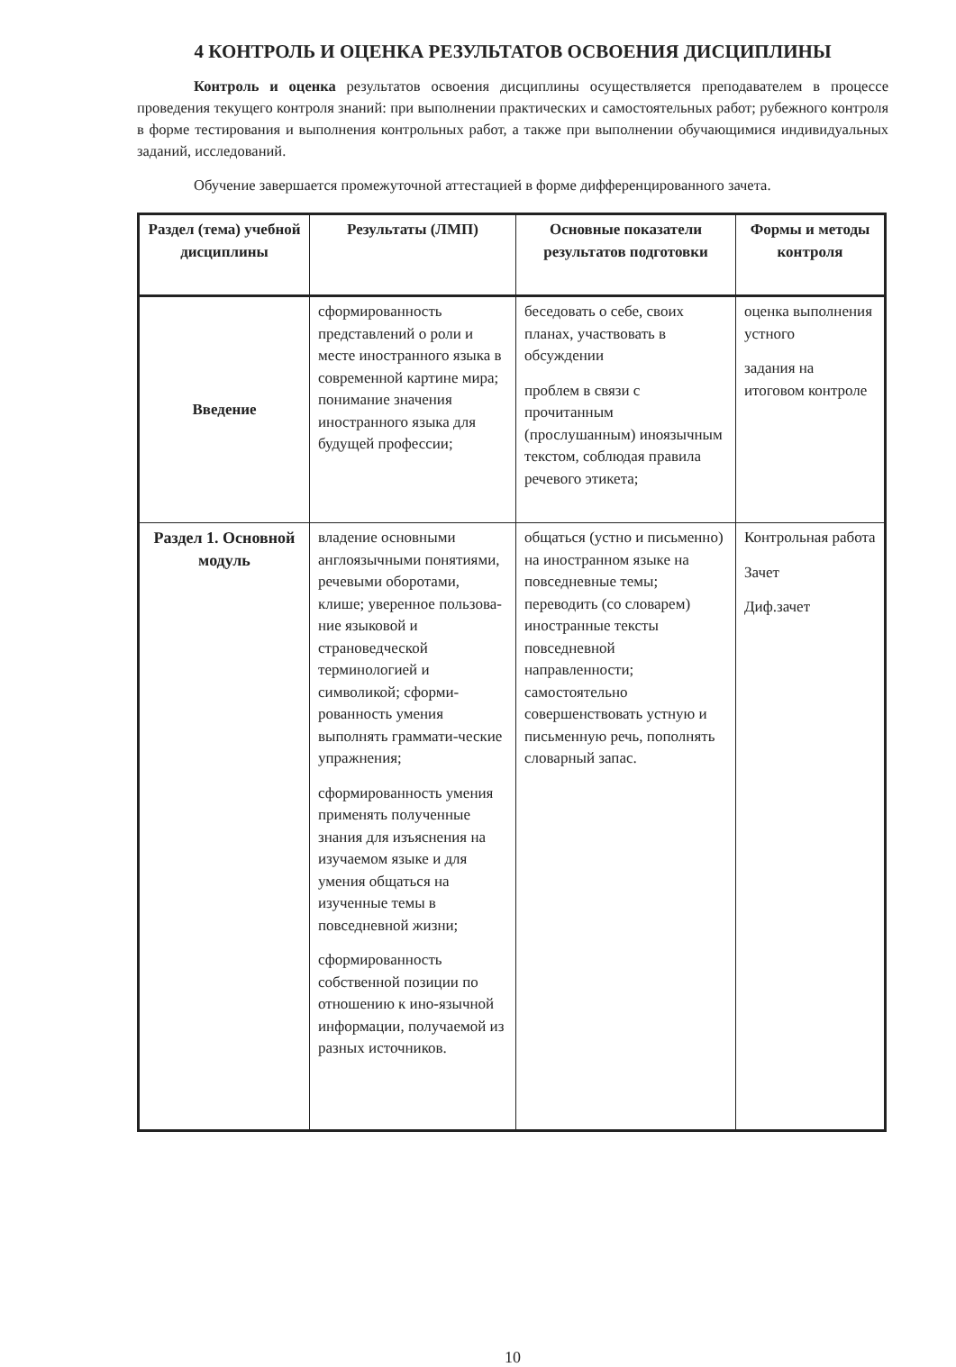4 КОНТРОЛЬ И ОЦЕНКА РЕЗУЛЬТАТОВ ОСВОЕНИЯ ДИСЦИПЛИНЫ
Контроль и оценка результатов освоения дисциплины осуществляется преподавателем в процессе проведения текущего контроля знаний: при выполнении практических и самостоятельных работ; рубежного контроля в форме тестирования и выполнения контрольных работ, а также при выполнении обучающимися индивидуальных заданий, исследований.
Обучение завершается промежуточной аттестацией в форме дифференцированного зачета.
| Раздел (тема) учебной дисциплины | Результаты (ЛМП) | Основные показатели результатов подготовки | Формы и методы контроля |
| --- | --- | --- | --- |
| Введение | сформированность представлений о роли и месте иностранного языка в современной картине мира; понимание значения иностранного языка для будущей профессии; | беседовать о себе, своих планах, участвовать в обсуждении проблем в связи с прочитанным (прослушанным) иноязычным текстом, соблюдая правила речевого этикета; | оценка выполнения устного задания на итоговом контроле |
| Раздел 1. Основной модуль | владение основными англоязычными понятиями, речевыми оборотами, клише; уверенное пользова-ние языковой и страноведческой терминологией и символикой; сформи-рованность умения выполнять граммати-ческие упражнения; сформированность умения применять полученные знания для изъяснения на изучаемом языке и для умения общаться на изученные темы в повседневной жизни; сформированность собственной позиции по отношению к ино-язычной информации, получаемой из разных источников. | общаться (устно и письменно) на иностранном языке на повседневные темы; переводить (со словарем) иностранные тексты повседневной направленности; самостоятельно совершенствовать устную и письменную речь, пополнять словарный запас. | Контрольная работа Зачет Диф.зачет |
10